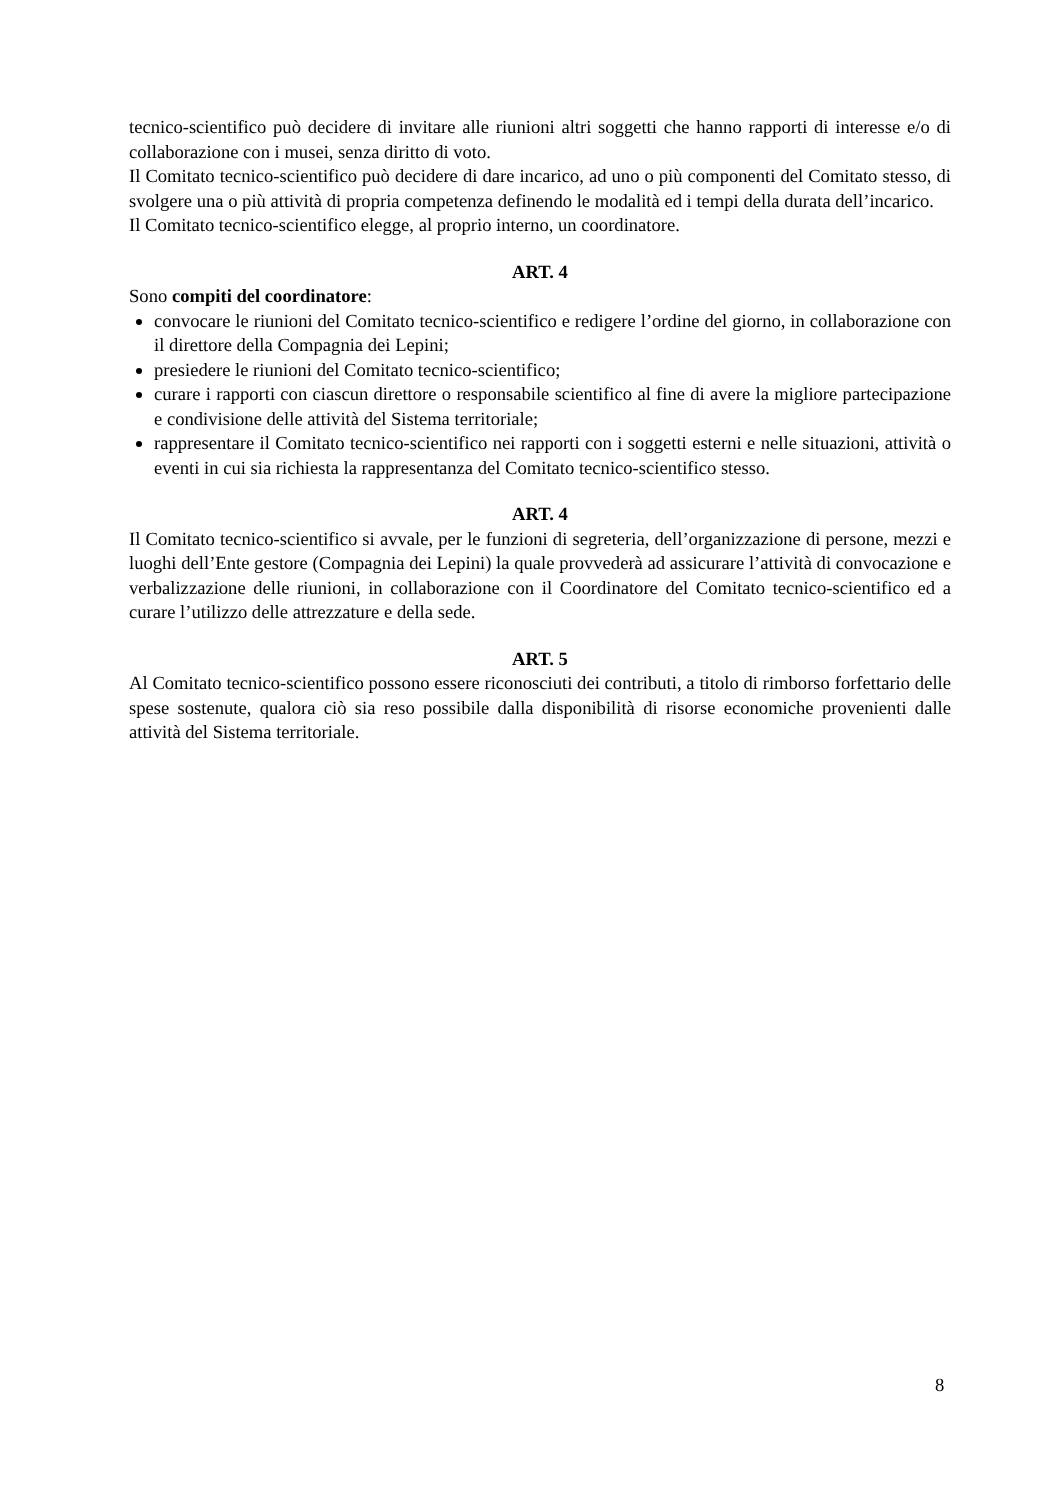tecnico-scientifico può decidere di invitare alle riunioni altri soggetti che hanno rapporti di interesse e/o di collaborazione con i musei, senza diritto di voto.
Il Comitato tecnico-scientifico può decidere di dare incarico, ad uno o più componenti del Comitato stesso, di svolgere una o più attività di propria competenza definendo le modalità ed i tempi della durata dell’incarico.
Il Comitato tecnico-scientifico elegge, al proprio interno, un coordinatore.
ART. 4
Sono compiti del coordinatore:
convocare le riunioni del Comitato tecnico-scientifico e redigere l’ordine del giorno, in collaborazione con il direttore della Compagnia dei Lepini;
presiedere le riunioni del Comitato tecnico-scientifico;
curare i rapporti con ciascun direttore o responsabile scientifico al fine di avere la migliore partecipazione e condivisione delle attività del Sistema territoriale;
rappresentare il Comitato tecnico-scientifico nei rapporti con i soggetti esterni e nelle situazioni, attività o eventi in cui sia richiesta la rappresentanza del Comitato tecnico-scientifico stesso.
ART. 4
Il Comitato tecnico-scientifico si avvale, per le funzioni di segreteria, dell’organizzazione di persone, mezzi e luoghi dell’Ente gestore (Compagnia dei Lepini) la quale provvederà ad assicurare l’attività di convocazione e verbalizzazione delle riunioni, in collaborazione con il Coordinatore del Comitato tecnico-scientifico ed a curare l’utilizzo delle attrezzature e della sede.
ART. 5
Al Comitato tecnico-scientifico possono essere riconosciuti dei contributi, a titolo di rimborso forfettario delle spese sostenute, qualora ciò sia reso possibile dalla disponibilità di risorse economiche provenienti dalle attività del Sistema territoriale.
8